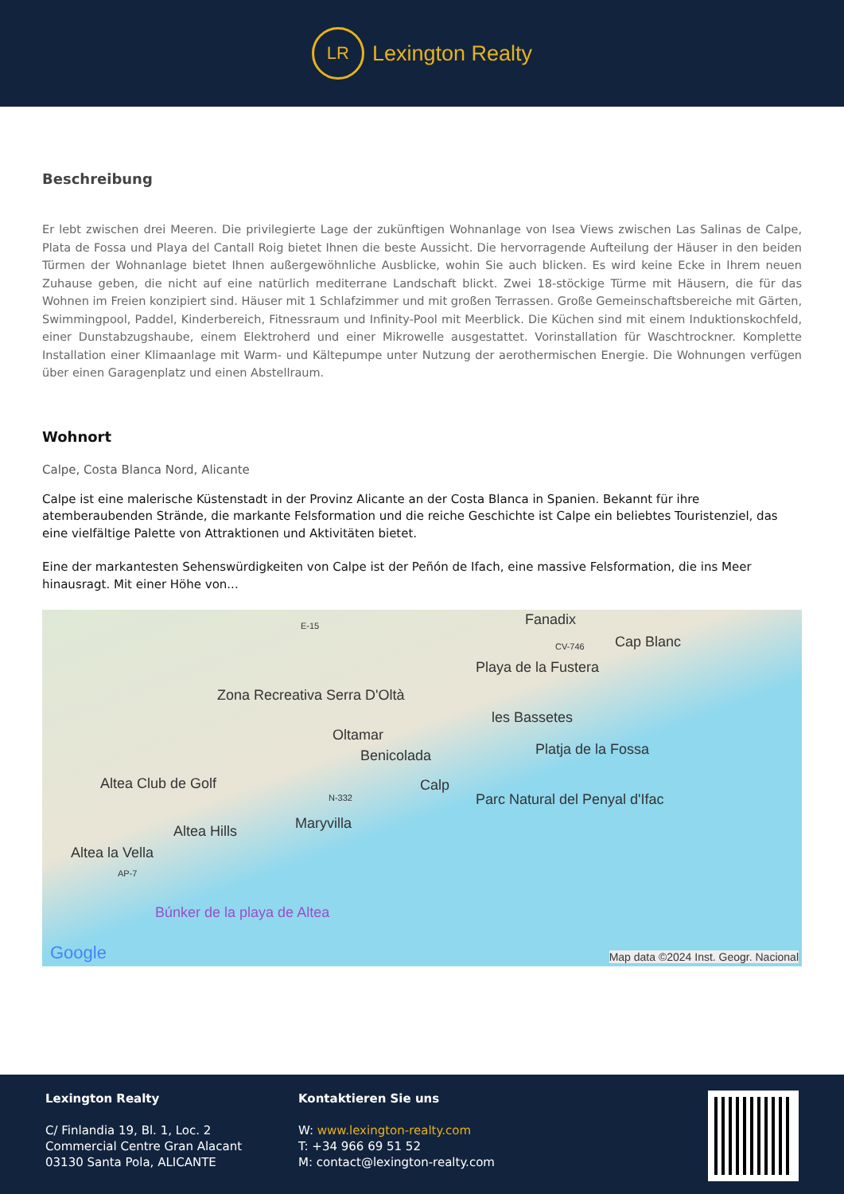LR
Lexington Realty
Beschreibung
Er lebt zwischen drei Meeren. Die privilegierte Lage der zukünftigen Wohnanlage von Isea Views zwischen Las Salinas de Calpe, Plata de Fossa und Playa del Cantall Roig bietet Ihnen die beste Aussicht. Die hervorragende Aufteilung der Häuser in den beiden Türmen der Wohnanlage bietet Ihnen außergewöhnliche Ausblicke, wohin Sie auch blicken. Es wird keine Ecke in Ihrem neuen Zuhause geben, die nicht auf eine natürlich mediterrane Landschaft blickt. Zwei 18-stöckige Türme mit Häusern, die für das Wohnen im Freien konzipiert sind. Häuser mit 1 Schlafzimmer und mit großen Terrassen. Große Gemeinschaftsbereiche mit Gärten, Swimmingpool, Paddel, Kinderbereich, Fitnessraum und Infinity-Pool mit Meerblick. Die Küchen sind mit einem Induktionskochfeld, einer Dunstabzugshaube, einem Elektroherd und einer Mikrowelle ausgestattet. Vorinstallation für Waschtrockner. Komplette Installation einer Klimaanlage mit Warm- und Kältepumpe unter Nutzung der aerothermischen Energie. Die Wohnungen verfügen über einen Garagenplatz und einen Abstellraum.
Wohnort
Calpe, Costa Blanca Nord, Alicante
Calpe ist eine malerische Küstenstadt in der Provinz Alicante an der Costa Blanca in Spanien. Bekannt für ihre atemberaubenden Strände, die markante Felsformation und die reiche Geschichte ist Calpe ein beliebtes Touristenziel, das eine vielfältige Palette von Attraktionen und Aktivitäten bietet.
Eine der markantesten Sehenswürdigkeiten von Calpe ist der Peñón de Ifach, eine massive Felsformation, die ins Meer hinausragt. Mit einer Höhe von...
Fanadix
Cap Blanc
E-15
CV-746
Playa de la Fustera
Zona Recreativa Serra D'Oltà
les Bassetes
Oltamar
Benicolada Platja de la Fossa
Calp Altea Club de Golf
N-332 Parc Natural del Penyal d'Ifac
Maryvilla Altea Hills
Altea la Vella
AP-7
Búnker de la playa de Altea
Google Map data ©2024 Inst. Geogr. Nacional
Lexington Realty
C/ Finlandia 19, Bl. 1, Loc. 2
Commercial Centre Gran Alacant
03130 Santa Pola, ALICANTE
Kontaktieren Sie uns
W: www.lexington-realty.com
T: +34 966 69 51 52
M: contact@lexington-realty.com